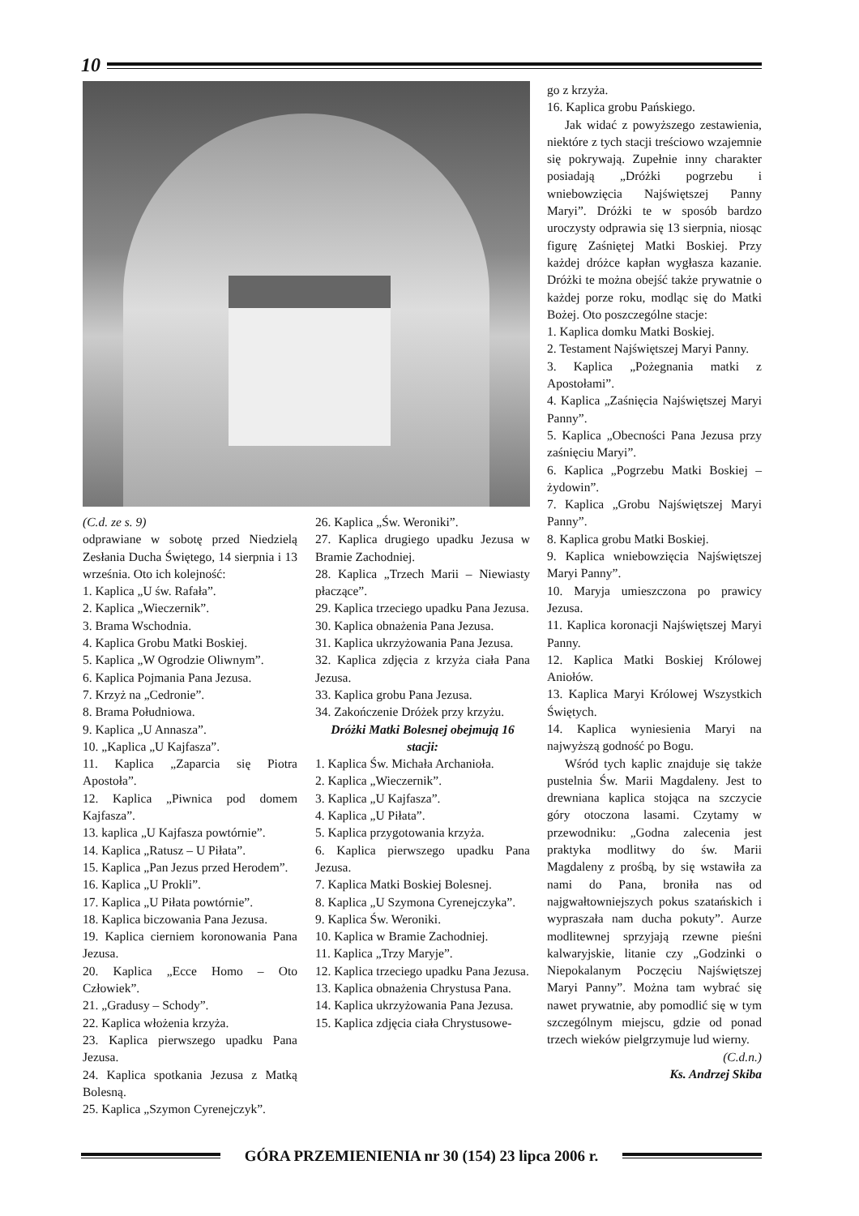10
(C.d. ze s. 9)
odprawiane w sobotę przed Niedzielą Zesłania Ducha Świętego, 14 sierpnia i 13 września. Oto ich kolejność:
1. Kaplica „U św. Rafała”.
2. Kaplica „Wieczernik”.
3. Brama Wschodnia.
4. Kaplica Grobu Matki Boskiej.
5. Kaplica „W Ogrodzie Oliwnym”.
6. Kaplica Pojmania Pana Jezusa.
7. Krzyż na „Cedronie”.
8. Brama Południowa.
9. Kaplica „U Annasza”.
10. „Kaplica „U Kajfasza”.
11. Kaplica „Zaparcia się Piotra Apostoła”.
12. Kaplica „Piwnica pod domem Kajfasza”.
13. kaplica „U Kajfasza powtórnie”.
14. Kaplica „Ratusz – U Piłata”.
15. Kaplica „Pan Jezus przed Herodem”.
16. Kaplica „U Prokli”.
17. Kaplica „U Piłata powtórnie”.
18. Kaplica biczowania Pana Jezusa.
19. Kaplica cierniem koronowania Pana Jezusa.
20. Kaplica „Ecce Homo – Oto Człowiek”.
21. „Gradusy – Schody”.
22. Kaplica włożenia krzyża.
23. Kaplica pierwszego upadku Pana Jezusa.
24. Kaplica spotkania Jezusa z Matką Bolesną.
25. Kaplica „Szymon Cyrenejczyk”.
26. Kaplica „Św. Weroniki”.
27. Kaplica drugiego upadku Jezusa w Bramie Zachodniej.
28. Kaplica „Trzech Marii – Niewiasty płaczące”.
29. Kaplica trzeciego upadku Pana Jezusa.
30. Kaplica obnażenia Pana Jezusa.
31. Kaplica ukrzyżowania Pana Jezusa.
32. Kaplica zdjęcia z krzyża ciała Pana Jezusa.
33. Kaplica grobu Pana Jezusa.
34. Zakończenie Dróżek przy krzyżu.
Dróżki Matki Bolesnej obejmują 16 stacji:
1. Kaplica Św. Michała Archanioła.
2. Kaplica „Wieczernik”.
3. Kaplica „U Kajfasza”.
4. Kaplica „U Piłata”.
5. Kaplica przygotowania krzyża.
6. Kaplica pierwszego upadku Pana Jezusa.
7. Kaplica Matki Boskiej Bolesnej.
8. Kaplica „U Szymona Cyrenejczyka”.
9. Kaplica Św. Weroniki.
10. Kaplica w Bramie Zachodniej.
11. Kaplica „Trzy Maryje”.
12. Kaplica trzeciego upadku Pana Jezusa.
13. Kaplica obnażenia Chrystusa Pana.
14. Kaplica ukrzyżowania Pana Jezusa.
15. Kaplica zdjęcia ciała Chrystusowe-
go z krzyża.
16. Kaplica grobu Pańskiego.
Jak widać z powyższego zestawienia, niektóre z tych stacji treściowo wzajemnie się pokrywają. Zupełnie inny charakter posiadają „Dróżki pogrzebu i wniebowzięcia Najświętszej Panny Maryi”. Dróżki te w sposób bardzo uroczysty odprawia się 13 sierpnia, niosąc figurę Zaśniętej Matki Boskiej. Przy każdej dróżce kapłan wygłasza kazanie. Dróżki te można obejść także prywatnie o każdej porze roku, modląc się do Matki Bożej. Oto poszczególne stacje:
1. Kaplica domku Matki Boskiej.
2. Testament Najświętszej Maryi Panny.
3. Kaplica „Pożegnania matki z Apostołami”.
4. Kaplica „Zaśnięcia Najświętszej Maryi Panny”.
5. Kaplica „Obecności Pana Jezusa przy zaśnięciu Maryi”.
6. Kaplica „Pogrzebu Matki Boskiej – żydowin”.
7. Kaplica „Grobu Najświętszej Maryi Panny”.
8. Kaplica grobu Matki Boskiej.
9. Kaplica wniebowzięcia Najświętszej Maryi Panny”.
10. Maryja umieszczona po prawicy Jezusa.
11. Kaplica koronacji Najświętszej Maryi Panny.
12. Kaplica Matki Boskiej Królowej Aniołów.
13. Kaplica Maryi Królowej Wszystkich Świętych.
14. Kaplica wyniesienia Maryi na najwyższą godność po Bogu.
Wśród tych kaplic znajduje się także pustelnia Św. Marii Magdaleny. Jest to drewniana kaplica stojąca na szczycie góry otoczona lasami. Czytamy w przewodniku: „Godna zalecenia jest praktyka modlitwy do św. Marii Magdaleny z prośbą, by się wstawiła za nami do Pana, broniła nas od najgwałtowniejszych pokus szatańskich i wypraszała nam ducha pokuty”. Aurze modlitewnej sprzyjają rzewne pieśni kalwaryjskie, litanie czy „Godzinki o Niepokalanym Poczęciu Najświętszej Maryi Panny”. Można tam wybrać się nawet prywatnie, aby pomodlić się w tym szczególnym miejscu, gdzie od ponad trzech wieków pielgrzymuje lud wierny.
(C.d.n.)
Ks. Andrzej Skiba
GÓRA PRZEMIENIENIA nr 30 (154) 23 lipca 2006 r.